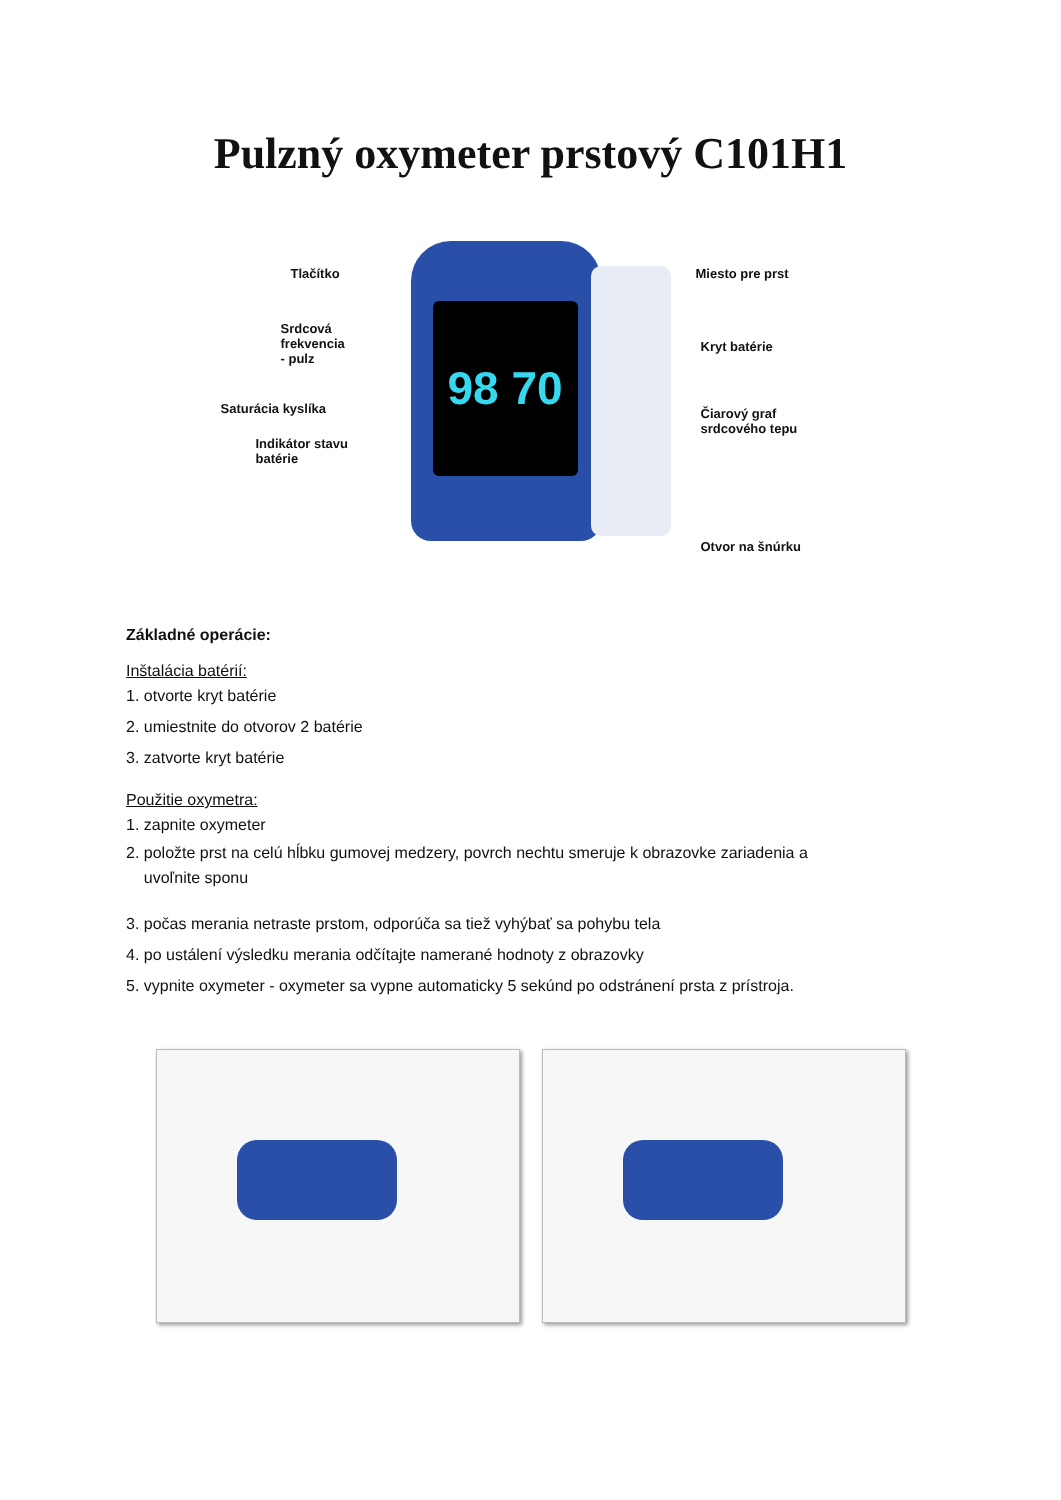Pulzný oxymeter prstový C101H1
98 70
Tlačítko Miesto pre prst
Srdcová
frekvencia
- pulz
Kryt batérie
Saturácia kyslíka Čiarový graf
srdcového tepu
Indikátor stavu
batérie
Otvor na šnúrku
Základné operácie:
Inštalácia batérií:
1. otvorte kryt batérie
2. umiestnite do otvorov 2 batérie
3. zatvorte kryt batérie
Použitie oxymetra:
1. zapnite oxymeter
2. položte prst na celú hĺbku gumovej medzery, povrch nechtu smeruje k obrazovke zariadenia a
uvoľnite sponu
3. počas merania netraste prstom, odporúča sa tiež vyhýbať sa pohybu tela
4. po ustálení výsledku merania odčítajte namerané hodnoty z obrazovky
5. vypnite oxymeter - oxymeter sa vypne automaticky 5 sekúnd po odstránení prsta z prístroja.